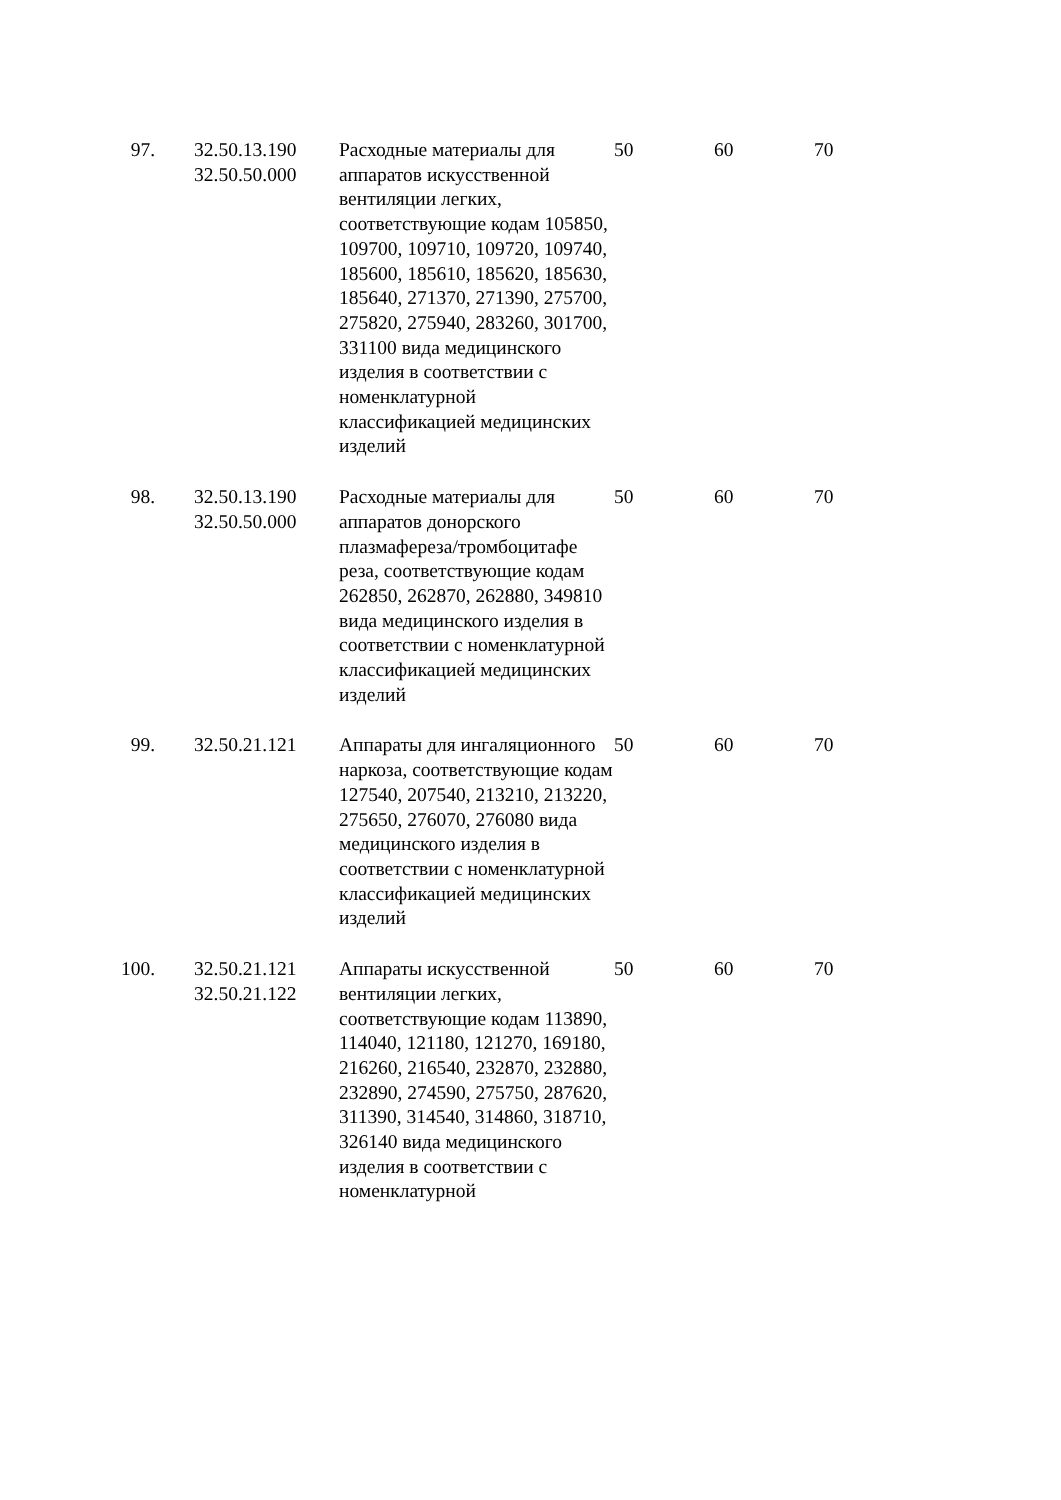| 97. | 32.50.13.190 32.50.50.000 | Расходные материалы для аппаратов искусственной вентиляции легких, соответствующие кодам 105850, 109700, 109710, 109720, 109740, 185600, 185610, 185620, 185630, 185640, 271370, 271390, 275700, 275820, 275940, 283260, 301700, 331100 вида медицинского изделия в соответствии с номенклатурной классификацией медицинских изделий | 50 | 60 | 70 |
| 98. | 32.50.13.190 32.50.50.000 | Расходные материалы для аппаратов донорского плазмафереза/тромбоцитафе реза, соответствующие кодам 262850, 262870, 262880, 349810 вида медицинского изделия в соответствии с номенклатурной классификацией медицинских изделий | 50 | 60 | 70 |
| 99. | 32.50.21.121 | Аппараты для ингаляционного наркоза, соответствующие кодам 127540, 207540, 213210, 213220, 275650, 276070, 276080 вида медицинского изделия в соответствии с номенклатурной классификацией медицинских изделий | 50 | 60 | 70 |
| 100. | 32.50.21.121 32.50.21.122 | Аппараты искусственной вентиляции легких, соответствующие кодам 113890, 114040, 121180, 121270, 169180, 216260, 216540, 232870, 232880, 232890, 274590, 275750, 287620, 311390, 314540, 314860, 318710, 326140 вида медицинского изделия в соответствии с номенклатурной | 50 | 60 | 70 |